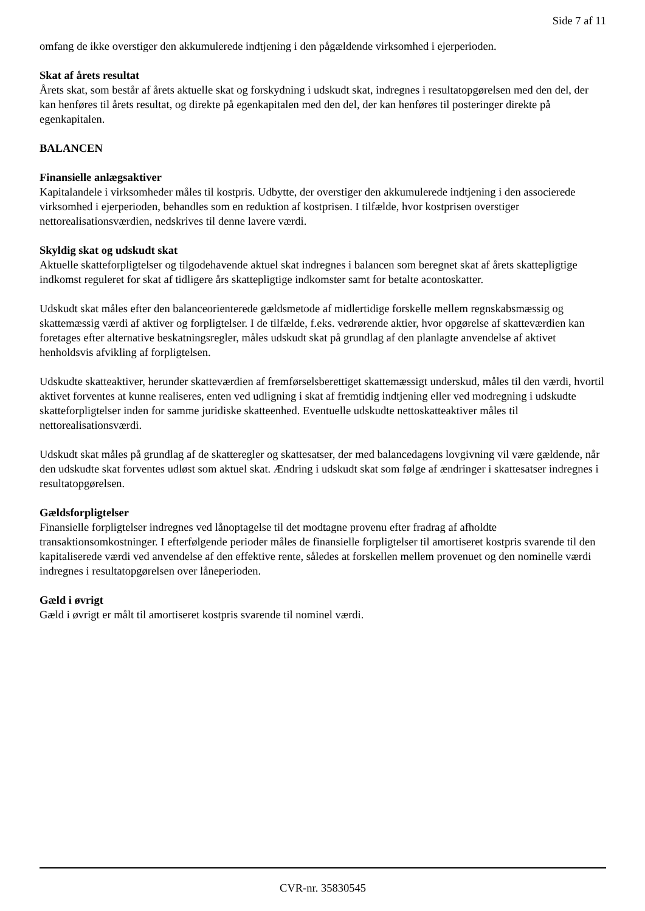Side 7 af 11
omfang de ikke overstiger den akkumulerede indtjening i den pågældende virksomhed i ejerperioden.
Skat af årets resultat
Årets skat, som består af årets aktuelle skat og forskydning i udskudt skat, indregnes i resultatopgørelsen med den del, der kan henføres til årets resultat, og direkte på egenkapitalen med den del, der kan henføres til posteringer direkte på egenkapitalen.
BALANCEN
Finansielle anlægsaktiver
Kapitalandele i virksomheder måles til kostpris. Udbytte, der overstiger den akkumulerede indtjening i den associerede virksomhed i ejerperioden, behandles som en reduktion af kostprisen. I tilfælde, hvor kostprisen overstiger nettorealisationsværdien, nedskrives til denne lavere værdi.
Skyldig skat og udskudt skat
Aktuelle skatteforpligtelser og tilgodehavende aktuel skat indregnes i balancen som beregnet skat af årets skattepligtige indkomst reguleret for skat af tidligere års skattepligtige indkomster samt for betalte acontoskatter.
Udskudt skat måles efter den balanceorienterede gældsmetode af midlertidige forskelle mellem regnskabsmæssig og skattemæssig værdi af aktiver og forpligtelser. I de tilfælde, f.eks. vedrørende aktier, hvor opgørelse af skatteværdien kan foretages efter alternative beskatningsregler, måles udskudt skat på grundlag af den planlagte anvendelse af aktivet henholdsvis afvikling af forpligtelsen.
Udskudte skatteaktiver, herunder skatteværdien af fremførselsberettiget skattemæssigt underskud, måles til den værdi, hvortil aktivet forventes at kunne realiseres, enten ved udligning i skat af fremtidig indtjening eller ved modregning i udskudte skatteforpligtelser inden for samme juridiske skatteenhed. Eventuelle udskudte nettoskatteaktiver måles til nettorealisationsværdi.
Udskudt skat måles på grundlag af de skatteregler og skattesatser, der med balancedagens lovgivning vil være gældende, når den udskudte skat forventes udløst som aktuel skat. Ændring i udskudt skat som følge af ændringer i skattesatser indregnes i resultatopgørelsen.
Gældsforpligtelser
Finansielle forpligtelser indregnes ved lånoptagelse til det modtagne provenu efter fradrag af afholdte transaktionsomkostninger. I efterfølgende perioder måles de finansielle forpligtelser til amortiseret kostpris svarende til den kapitaliserede værdi ved anvendelse af den effektive rente, således at forskellen mellem provenuet og den nominelle værdi indregnes i resultatopgørelsen over låneperioden.
Gæld i øvrigt
Gæld i øvrigt er målt til amortiseret kostpris svarende til nominel værdi.
CVR-nr. 35830545